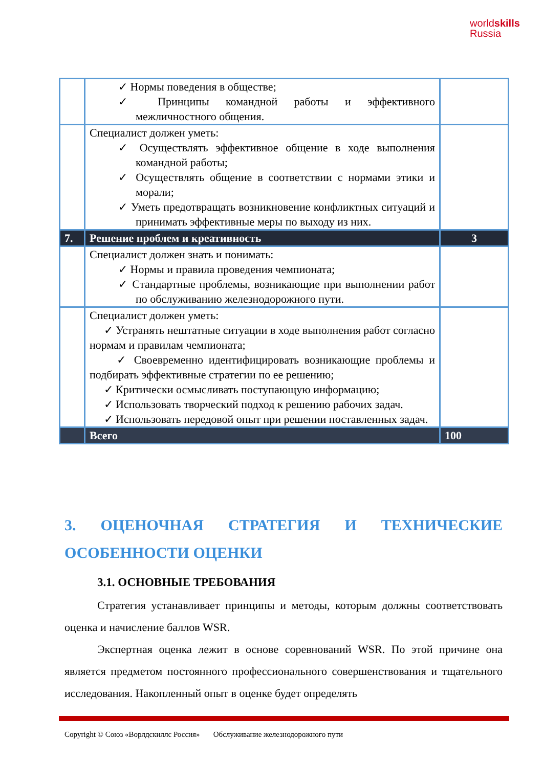worldskills
Russia
| | ✓ Нормы поведения в обществе; ✓ Принципы командной работы и эффективного межличностного общения. | |
| | Специалист должен уметь: ✓ Осуществлять эффективное общение в ходе выполнения командной работы; ✓ Осуществлять общение в соответствии с нормами этики и морали; ✓ Уметь предотвращать возникновение конфликтных ситуаций и принимать эффективные меры по выходу из них. | |
| 7. | Решение проблем и креативность | 3 |
| | Специалист должен знать и понимать: ✓ Нормы и правила проведения чемпионата; ✓ Стандартные проблемы, возникающие при выполнении работ по обслуживанию железнодорожного пути. | |
| | Специалист должен уметь: ✓ Устранять нештатные ситуации в ходе выполнения работ согласно нормам и правилам чемпионата; ✓ Своевременно идентифицировать возникающие проблемы и подбирать эффективные стратегии по ее решению; ✓ Критически осмысливать поступающую информацию; ✓ Использовать творческий подход к решению рабочих задач. ✓ Использовать передовой опыт при решении поставленных задач. | |
| | Всего | 100 |
3. ОЦЕНОЧНАЯ СТРАТЕГИЯ И ТЕХНИЧЕСКИЕ ОСОБЕННОСТИ ОЦЕНКИ
3.1. ОСНОВНЫЕ ТРЕБОВАНИЯ
Стратегия устанавливает принципы и методы, которым должны соответствовать оценка и начисление баллов WSR.
Экспертная оценка лежит в основе соревнований WSR. По этой причине она является предметом постоянного профессионального совершенствования и тщательного исследования. Накопленный опыт в оценке будет определять
Copyright © Союз «Ворлдскиллс Россия» Обслуживание железнодорожного пути